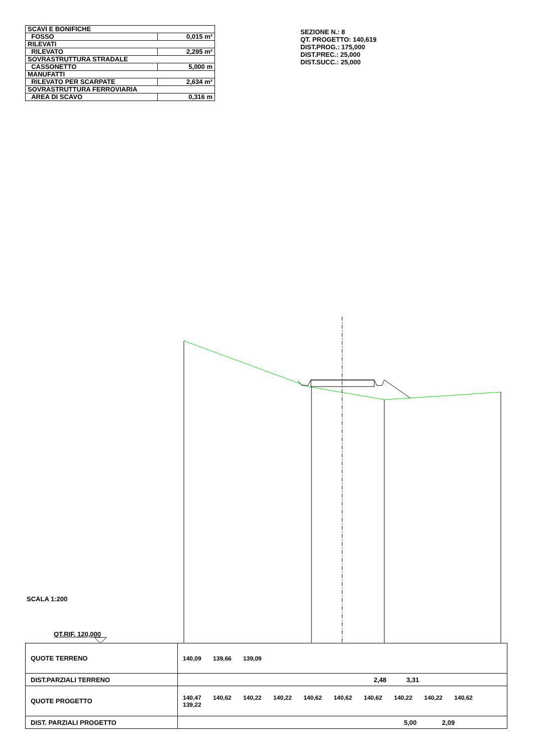| SCAVI E BONIFICHE | |
| FOSSO | 0,015 m² |
| RILEVATI | |
| RILEVATO | 2,295 m² |
| SOVRASTRUTTURA STRADALE | |
| CASSONETTO | 5,000 m |
| MANUFATTI | |
| RILEVATO PER SCARPATE | 2,634 m² |
| SOVRASTRUTTURA FERROVIARIA | |
| AREA DI SCAVO | 0,316 m |
SEZIONE N.: 8
QT. PROGETTO: 140,619
DIST.PROG.: 175,000
DIST.PREC.: 25,000
DIST.SUCC.: 25,000
SCALA 1:200
QT.RIF. 120,000
| QUOTE TERRENO | 140,09 139,66 139,09 |
| DIST.PARZIALI TERRENO | 2,48 3,31 |
| QUOTE PROGETTO | 140,47 140,62 140,22 140,22 140,62 140,62 140,62 140,22 140,22 140,62 139,22 |
| DIST. PARZIALI PROGETTO | 5,00 2,09 |